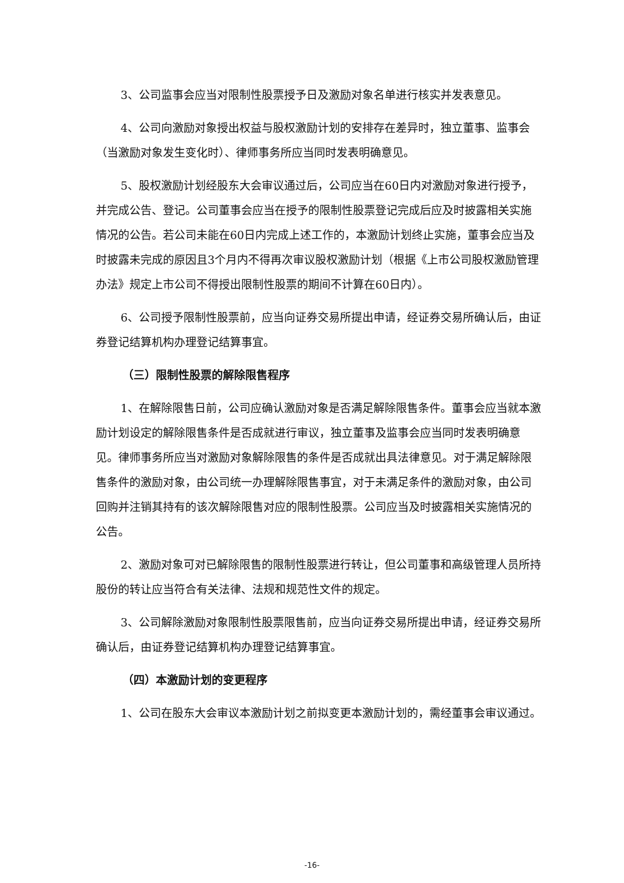3、公司监事会应当对限制性股票授予日及激励对象名单进行核实并发表意见。
4、公司向激励对象授出权益与股权激励计划的安排存在差异时，独立董事、监事会（当激励对象发生变化时）、律师事务所应当同时发表明确意见。
5、股权激励计划经股东大会审议通过后，公司应当在60日内对激励对象进行授予，并完成公告、登记。公司董事会应当在授予的限制性股票登记完成后应及时披露相关实施情况的公告。若公司未能在60日内完成上述工作的，本激励计划终止实施，董事会应当及时披露未完成的原因且3个月内不得再次审议股权激励计划（根据《上市公司股权激励管理办法》规定上市公司不得授出限制性股票的期间不计算在60日内）。
6、公司授予限制性股票前，应当向证券交易所提出申请，经证券交易所确认后，由证券登记结算机构办理登记结算事宜。
（三）限制性股票的解除限售程序
1、在解除限售日前，公司应确认激励对象是否满足解除限售条件。董事会应当就本激励计划设定的解除限售条件是否成就进行审议，独立董事及监事会应当同时发表明确意见。律师事务所应当对激励对象解除限售的条件是否成就出具法律意见。对于满足解除限售条件的激励对象，由公司统一办理解除限售事宜，对于未满足条件的激励对象，由公司回购并注销其持有的该次解除限售对应的限制性股票。公司应当及时披露相关实施情况的公告。
2、激励对象可对已解除限售的限制性股票进行转让，但公司董事和高级管理人员所持股份的转让应当符合有关法律、法规和规范性文件的规定。
3、公司解除激励对象限制性股票限售前，应当向证券交易所提出申请，经证券交易所确认后，由证券登记结算机构办理登记结算事宜。
（四）本激励计划的变更程序
1、公司在股东大会审议本激励计划之前拟变更本激励计划的，需经董事会审议通过。
-16-